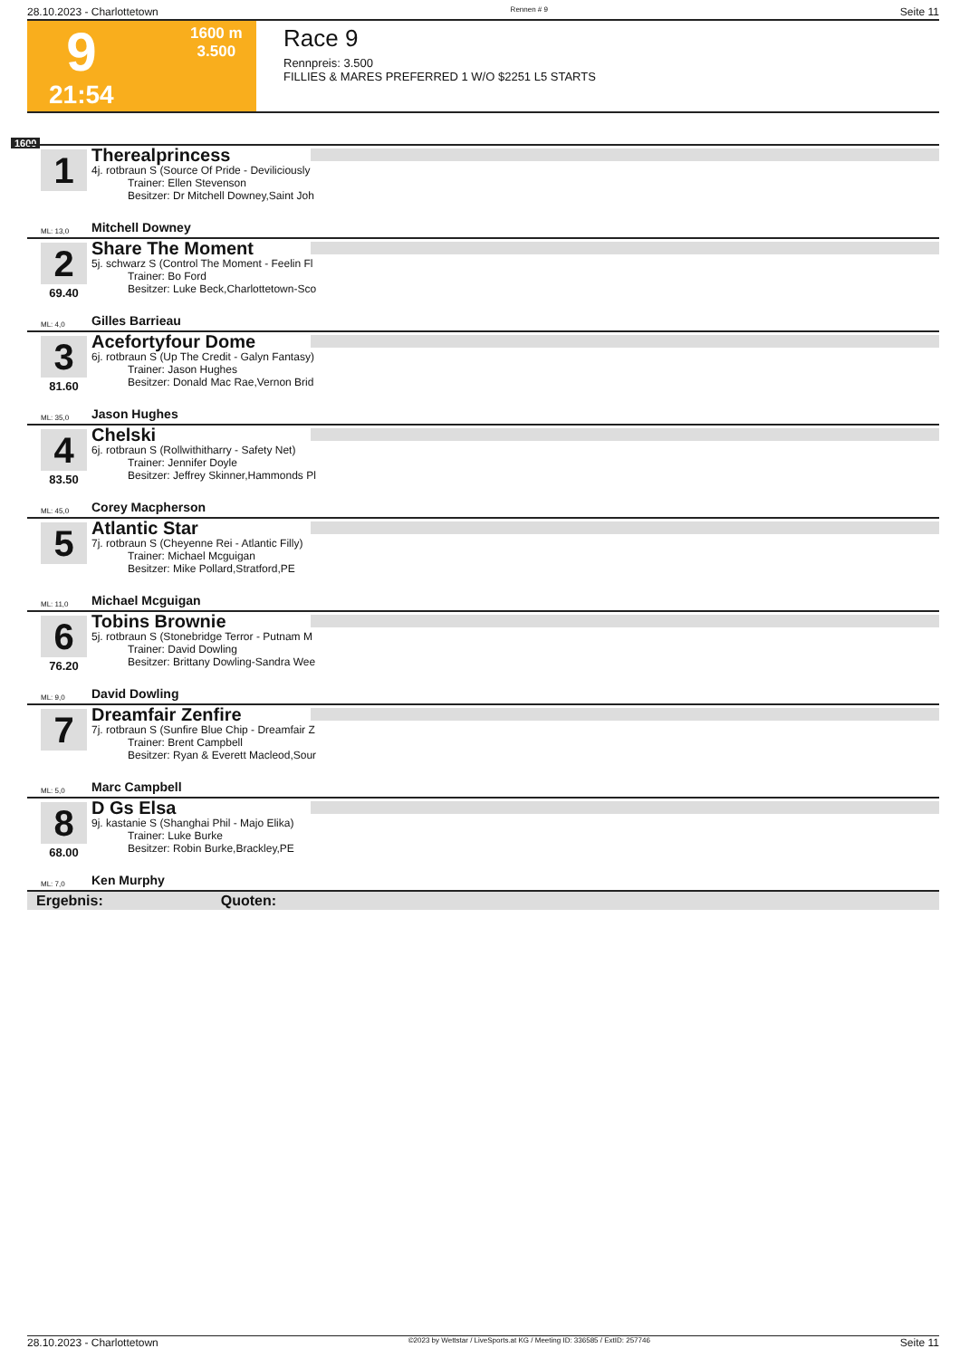28.10.2023 - Charlottetown Rennen # 9 Seite 11
9
1600 m
3.500
21:54
Race 9
Rennpreis: 3.500
FILLIES & MARES PREFERRED 1 W/O $2251 L5 STARTS
1600
1
Therealprincess
4j. rotbraun S (Source Of Pride - Deviliciously
Trainer: Ellen Stevenson
Besitzer: Dr Mitchell Downey,Saint Joh
ML: 13,0 Mitchell Downey
2
69.40
Share The Moment
5j. schwarz S (Control The Moment - Feelin Fl
Trainer: Bo Ford
Besitzer: Luke Beck,Charlottetown-Sco
ML: 4,0 Gilles Barrieau
3
81.60
Acefortyfour Dome
6j. rotbraun S (Up The Credit - Galyn Fantasy)
Trainer: Jason Hughes
Besitzer: Donald Mac Rae,Vernon Brid
ML: 35,0 Jason Hughes
4
83.50
Chelski
6j. rotbraun S (Rollwithitharry - Safety Net)
Trainer: Jennifer Doyle
Besitzer: Jeffrey Skinner,Hammonds Pl
ML: 45,0 Corey Macpherson
5
Atlantic Star
7j. rotbraun S (Cheyenne Rei - Atlantic Filly)
Trainer: Michael Mcguigan
Besitzer: Mike Pollard,Stratford,PE
ML: 11,0 Michael Mcguigan
6
76.20
Tobins Brownie
5j. rotbraun S (Stonebridge Terror - Putnam M
Trainer: David Dowling
Besitzer: Brittany Dowling-Sandra Wee
ML: 9,0 David Dowling
7
Dreamfair Zenfire
7j. rotbraun S (Sunfire Blue Chip - Dreamfair Z
Trainer: Brent Campbell
Besitzer: Ryan & Everett Macleod,Sour
ML: 5,0 Marc Campbell
8
68.00
D Gs Elsa
9j. kastanie S (Shanghai Phil - Majo Elika)
Trainer: Luke Burke
Besitzer: Robin Burke,Brackley,PE
ML: 7,0 Ken Murphy
Ergebnis: Quoten:
28.10.2023 - Charlottetown ©2023 by Wettstar / LiveSports.at KG / Meeting ID: 336585 / ExtID: 257746 Seite 11